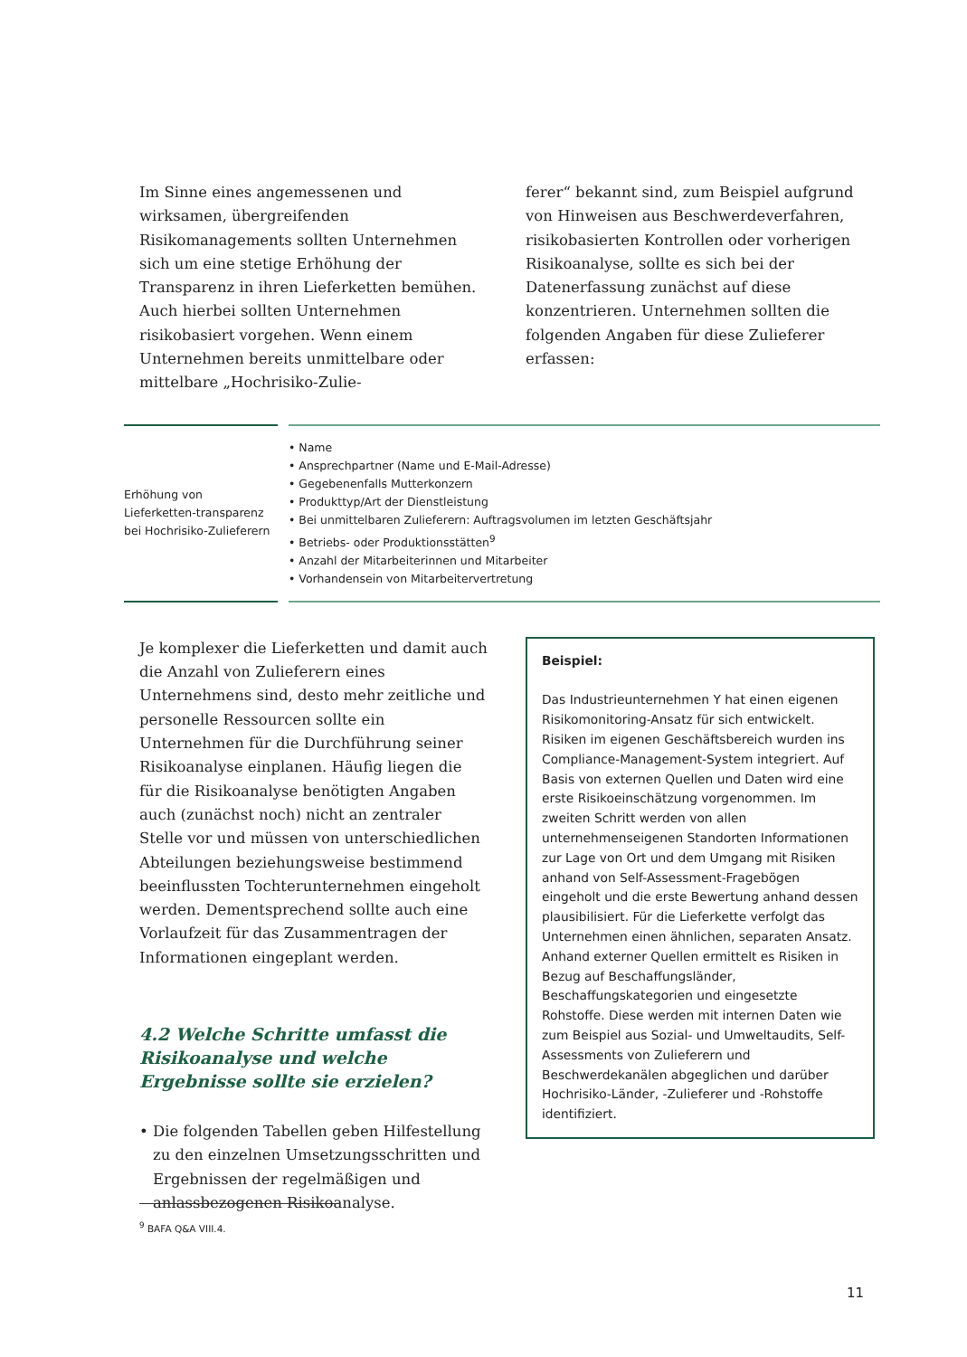Im Sinne eines angemessenen und wirksamen, übergreifenden Risikomanagements sollten Unternehmen sich um eine stetige Erhöhung der Transparenz in ihren Lieferketten bemühen. Auch hierbei sollten Unternehmen risikobasiert vorgehen. Wenn einem Unternehmen bereits unmittelbare oder mittelbare „Hochrisiko-Zulie-
ferer“ bekannt sind, zum Beispiel aufgrund von Hinweisen aus Beschwerdeverfahren, risikobasierten Kontrollen oder vorherigen Risikoanalyse, sollte es sich bei der Datenerfassung zunächst auf diese konzentrieren. Unternehmen sollten die folgenden Angaben für diese Zulieferer erfassen:
| Erhöhung von Lieferketten-transparenz bei Hochrisiko-Zulieferern | • Name • Ansprechpartner (Name und E-Mail-Adresse) • Gegebenenfalls Mutterkonzern • Produkttyp/Art der Dienstleistung • Bei unmittelbaren Zulieferern: Auftragsvolumen im letzten Geschäftsjahr • Betriebs- oder Produktionsstätten<sup>9</sup> • Anzahl der Mitarbeiterinnen und Mitarbeiter • Vorhandensein von Mitarbeitervertretung |
Je komplexer die Lieferketten und damit auch die Anzahl von Zulieferern eines Unternehmens sind, desto mehr zeitliche und personelle Ressourcen sollte ein Unternehmen für die Durchführung seiner Risikoanalyse einplanen. Häufig liegen die für die Risikoanalyse benötigten Angaben auch (zunächst noch) nicht an zentraler Stelle vor und müssen von unterschiedlichen Abteilungen beziehungsweise bestimmend beeinflussten Tochterunternehmen eingeholt werden. Dementsprechend sollte auch eine Vorlaufzeit für das Zusammentragen der Informationen eingeplant werden.
4.2 Welche Schritte umfasst die Risikoanalyse und welche Ergebnisse sollte sie erzielen?
• Die folgenden Tabellen geben Hilfestellung zu den einzelnen Umsetzungsschritten und Ergebnissen der regelmäßigen und anlassbezogenen Risikoanalyse.
Beispiel:
Das Industrieunternehmen Y hat einen eigenen Risikomonitoring-Ansatz für sich entwickelt. Risiken im eigenen Geschäftsbereich wurden ins Compliance-Management-System integriert. Auf Basis von externen Quellen und Daten wird eine erste Risikoeinschätzung vorgenommen. Im zweiten Schritt werden von allen unternehmenseigenen Standorten Informationen zur Lage von Ort und dem Umgang mit Risiken anhand von Self-Assessment-Fragebögen eingeholt und die erste Bewertung anhand dessen plausibilisiert. Für die Lieferkette verfolgt das Unternehmen einen ähnlichen, separaten Ansatz. Anhand externer Quellen ermittelt es Risiken in Bezug auf Beschaffungsländer, Beschaffungskategorien und eingesetzte Rohstoffe. Diese werden mit internen Daten wie zum Beispiel aus Sozial- und Umweltaudits, Self-Assessments von Zulieferern und Beschwerdekanälen abgeglichen und darüber Hochrisiko-Länder, -Zulieferer und -Rohstoffe identifiziert.
<sup>9</sup> BAFA Q&A VIII.4.
11